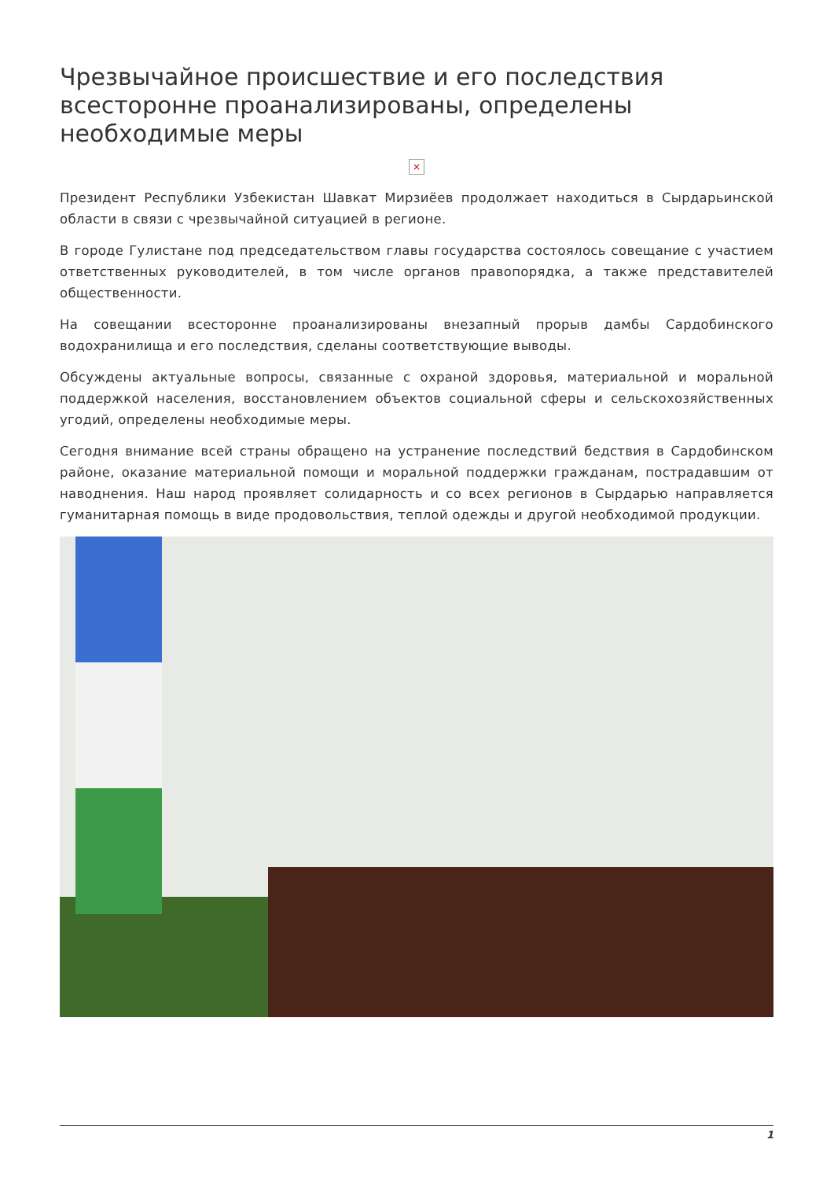Чрезвычайное происшествие и его последствия всесторонне проанализированы, определены необходимые меры
×
Президент Республики Узбекистан Шавкат Мирзиёев продолжает находиться в Сырдарьинской области в связи с чрезвычайной ситуацией в регионе.
В городе Гулистане под председательством главы государства состоялось совещание с участием ответственных руководителей, в том числе органов правопорядка, а также представителей общественности.
На совещании всесторонне проанализированы внезапный прорыв дамбы Сардобинского водохранилища и его последствия, сделаны соответствующие выводы.
Обсуждены актуальные вопросы, связанные с охраной здоровья, материальной и моральной поддержкой населения, восстановлением объектов социальной сферы и сельскохозяйственных угодий, определены необходимые меры.
Сегодня внимание всей страны обращено на устранение последствий бедствия в Сардобинском районе, оказание материальной помощи и моральной поддержки гражданам, пострадавшим от наводнения. Наш народ проявляет солидарность и со всех регионов в Сырдарью направляется гуманитарная помощь в виде продовольствия, теплой одежды и другой необходимой продукции.
1